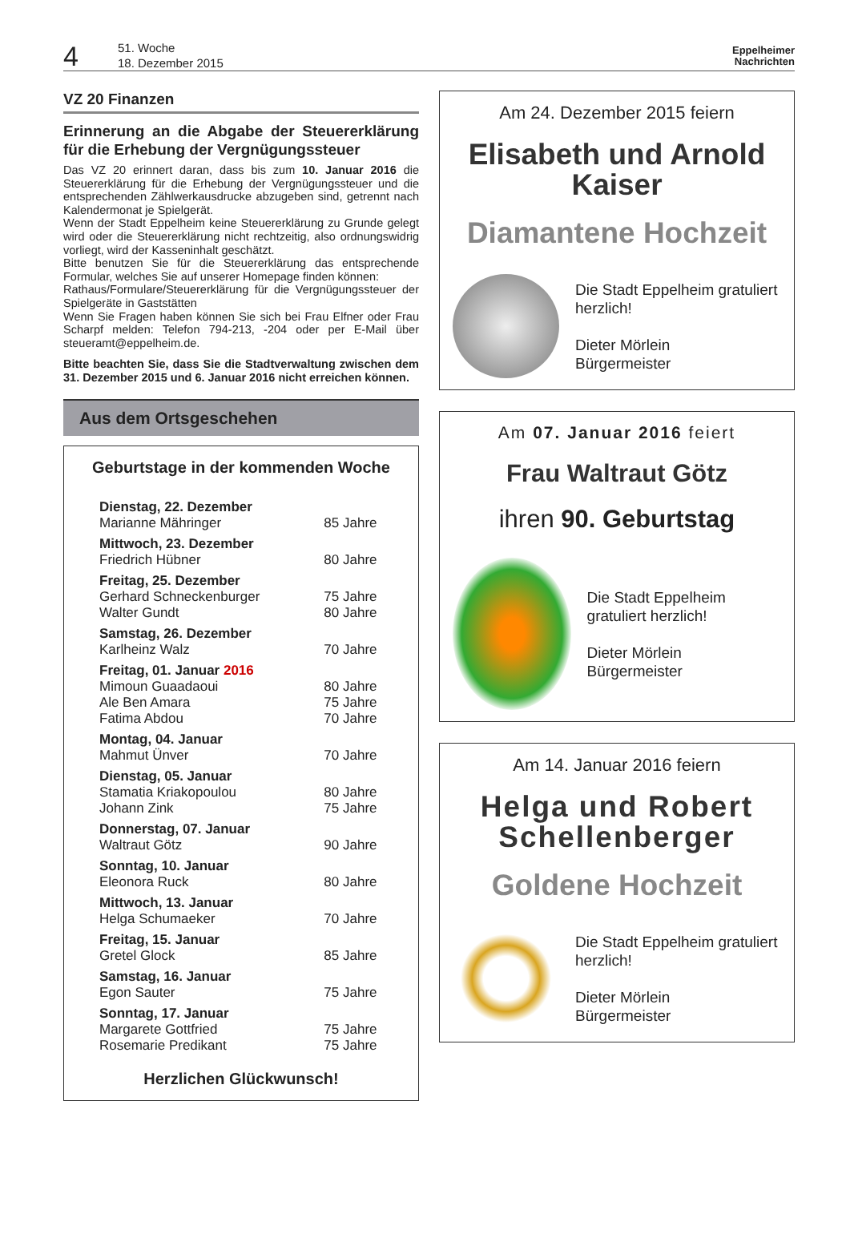4
51. Woche
18. Dezember 2015
Eppelheimer
Nachrichten
VZ 20 Finanzen
Erinnerung an die Abgabe der Steuererklä­rung für die Erhebung der Vergnügungs­steuer
Das VZ 20 erinnert daran, dass bis zum 10. Januar 2016 die Steuererklärung für die Erhebung der Vergnügungssteuer und die entsprechenden Zählwerkausdrucke abzugeben sind, getrennt nach Kalendermonat je Spielgerät.
Wenn der Stadt Eppelheim keine Steuererklärung zu Grunde gelegt wird oder die Steuererklärung nicht rechtzeitig, also ordnungswidrig vorliegt, wird der Kasseninhalt geschätzt.
Bitte benutzen Sie für die Steuererklärung das entsprechende Formular, welches Sie auf unserer Homepage finden können:
Rathaus/Formulare/Steuererklärung für die Vergnügungssteuer der Spielgeräte in Gaststätten
Wenn Sie Fragen haben können Sie sich bei Frau Elfner oder Frau Scharpf melden: Telefon 794-213, -204 oder per E-Mail über steueramt@eppelheim.de.
Bitte beachten Sie, dass Sie die Stadtverwaltung zwischen dem 31. Dezember 2015 und 6. Januar 2016 nicht erreichen können.
Aus dem Ortsgeschehen
Geburtstage in der kommenden Woche
| Dienstag, 22. Dezember | |
| Marianne Mähringer | 85 Jahre |
| Mittwoch, 23. Dezember | |
| Friedrich Hübner | 80 Jahre |
| Freitag, 25. Dezember | |
| Gerhard Schneckenburger | 75 Jahre |
| Walter Gundt | 80 Jahre |
| Samstag, 26. Dezember | |
| Karlheinz Walz | 70 Jahre |
| Freitag, 01. Januar 2016 | |
| Mimoun Guaadaoui | 80 Jahre |
| Ale Ben Amara | 75 Jahre |
| Fatima Abdou | 70 Jahre |
| Montag, 04. Januar | |
| Mahmut Ünver | 70 Jahre |
| Dienstag, 05. Januar | |
| Stamatia Kriakopoulou | 80 Jahre |
| Johann Zink | 75 Jahre |
| Donnerstag, 07. Januar | |
| Waltraut Götz | 90 Jahre |
| Sonntag, 10. Januar | |
| Eleonora Ruck | 80 Jahre |
| Mittwoch, 13. Januar | |
| Helga Schumaeker | 70 Jahre |
| Freitag, 15. Januar | |
| Gretel Glock | 85 Jahre |
| Samstag, 16. Januar | |
| Egon Sauter | 75 Jahre |
| Sonntag, 17. Januar | |
| Margarete Gottfried | 75 Jahre |
| Rosemarie Predikant | 75 Jahre |
Herzlichen Glückwunsch!
Am 24. Dezember 2015 feiern
Elisabeth und Arnold Kaiser
Diamantene Hochzeit
Die Stadt Eppelheim gratuliert herzlich!
Dieter Mörlein
Bürgermeister
Am 07. Januar 2016 feiert
Frau Waltraut Götz
ihren 90. Geburtstag
Die Stadt Eppelheim gratuliert herzlich!
Dieter Mörlein
Bürgermeister
Am 14. Januar 2016 feiern
Helga und Robert Schellenberger
Goldene Hochzeit
Die Stadt Eppelheim gratuliert herzlich!
Dieter Mörlein
Bürgermeister